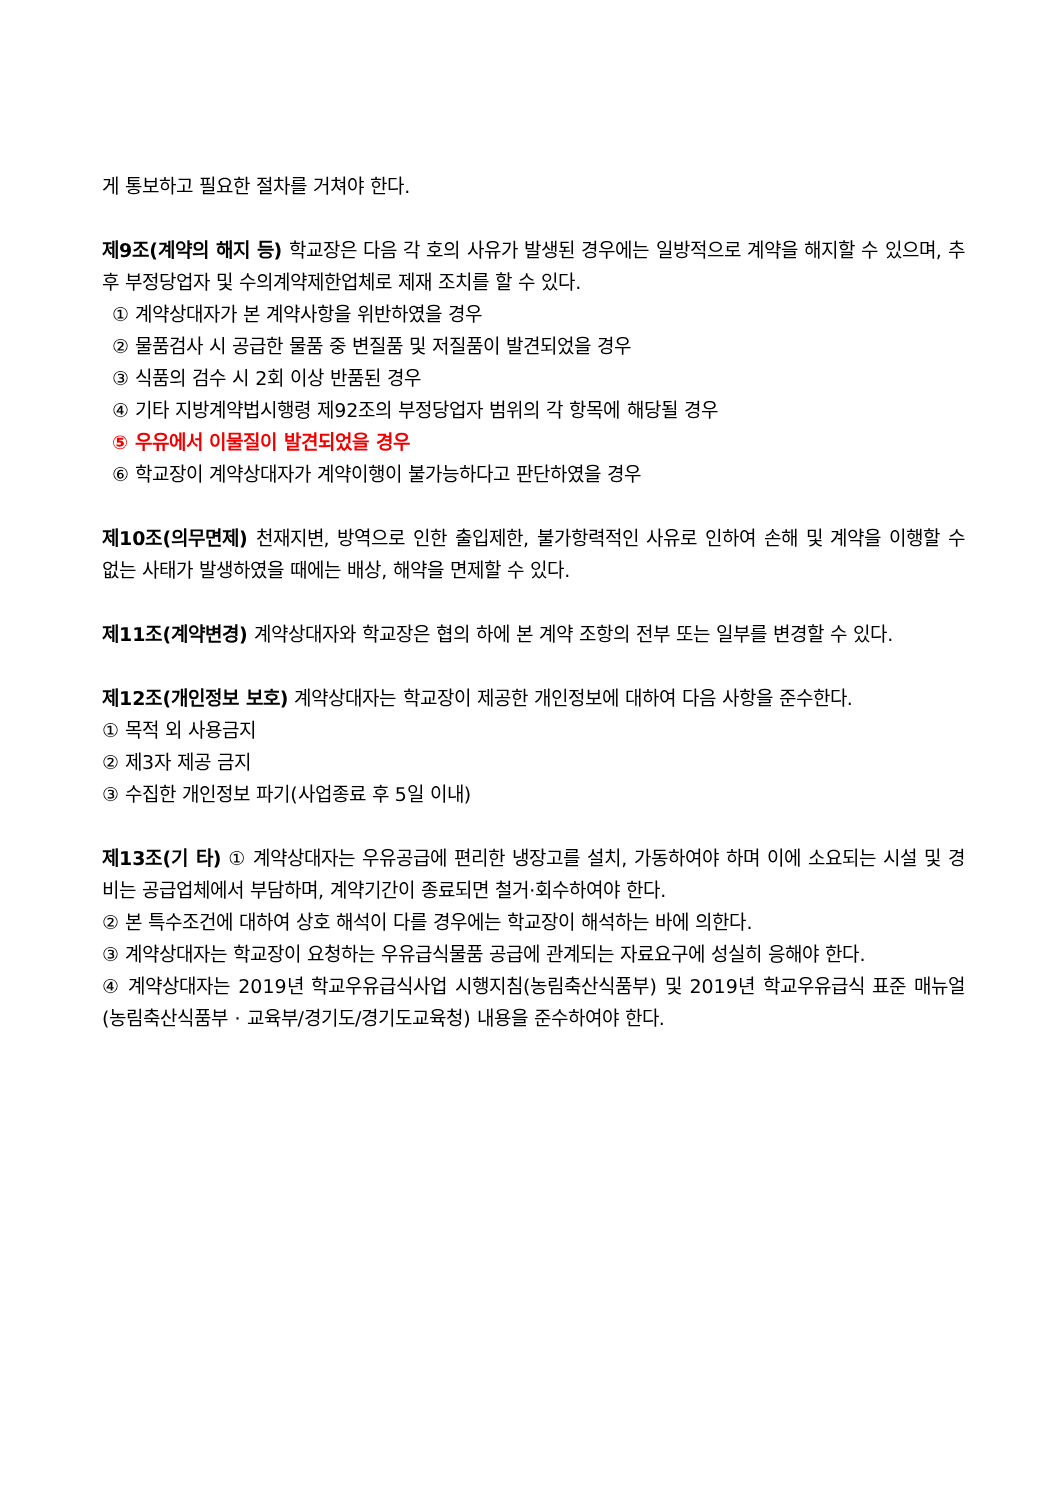게 통보하고 필요한 절차를 거쳐야 한다.
제9조(계약의 해지 등) 학교장은 다음 각 호의 사유가 발생된 경우에는 일방적으로 계약을 해지할 수 있으며, 추후 부정당업자 및 수의계약제한업체로 제재 조치를 할 수 있다.
① 계약상대자가 본 계약사항을 위반하였을 경우
② 물품검사 시 공급한 물품 중 변질품 및 저질품이 발견되었을 경우
③ 식품의 검수 시 2회 이상 반품된 경우
④ 기타 지방계약법시행령 제92조의 부정당업자 범위의 각 항목에 해당될 경우
⑤ 우유에서 이물질이 발견되었을 경우
⑥ 학교장이 계약상대자가 계약이행이 불가능하다고 판단하였을 경우
제10조(의무면제) 천재지변, 방역으로 인한 출입제한, 불가항력적인 사유로 인하여 손해 및 계약을 이행할 수 없는 사태가 발생하였을 때에는 배상, 해약을 면제할 수 있다.
제11조(계약변경) 계약상대자와 학교장은 협의 하에 본 계약 조항의 전부 또는 일부를 변경할 수 있다.
제12조(개인정보 보호) 계약상대자는 학교장이 제공한 개인정보에 대하여 다음 사항을 준수한다.
① 목적 외 사용금지
② 제3자 제공 금지
③ 수집한 개인정보 파기(사업종료 후 5일 이내)
제13조(기 타) ① 계약상대자는 우유공급에 편리한 냉장고를 설치, 가동하여야 하며 이에 소요되는 시설 및 경비는 공급업체에서 부담하며, 계약기간이 종료되면 철거·회수하여야 한다.
② 본 특수조건에 대하여 상호 해석이 다를 경우에는 학교장이 해석하는 바에 의한다.
③ 계약상대자는 학교장이 요청하는 우유급식물품 공급에 관계되는 자료요구에 성실히 응해야 한다.
④ 계약상대자는 2019년 학교우유급식사업 시행지침(농림축산식품부) 및 2019년 학교우유급식 표준 매뉴얼(농림축산식품부 · 교육부/경기도/경기도교육청) 내용을 준수하여야 한다.